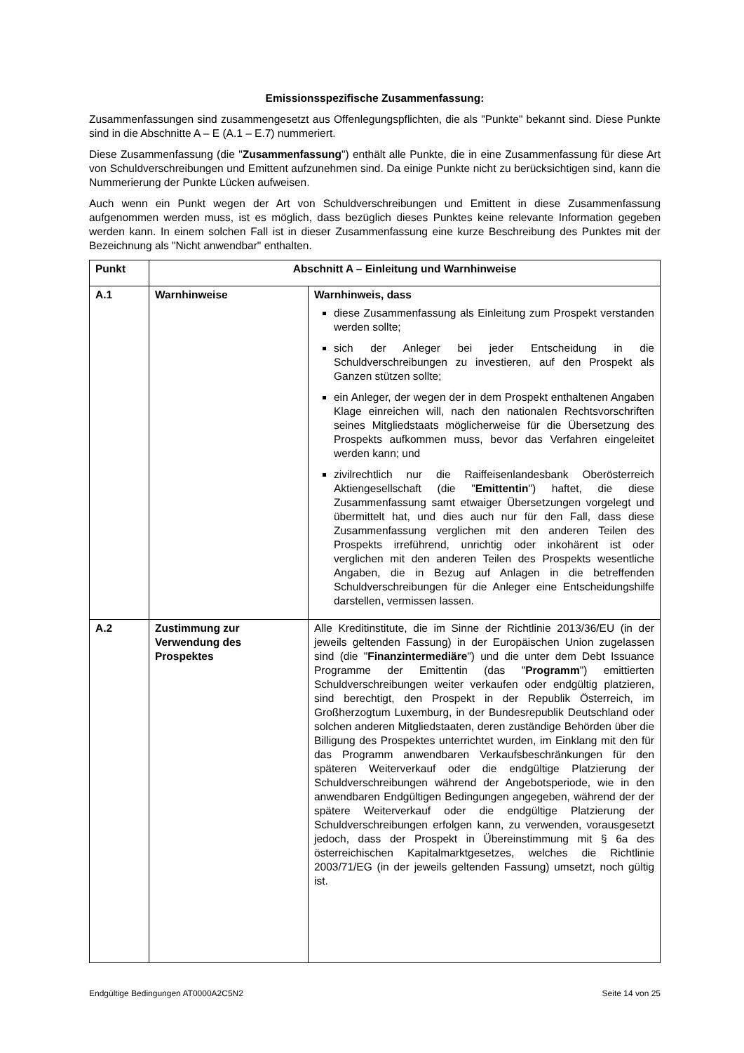Emissionsspezifische Zusammenfassung:
Zusammenfassungen sind zusammengesetzt aus Offenlegungspflichten, die als "Punkte" bekannt sind. Diese Punkte sind in die Abschnitte A – E (A.1 – E.7) nummeriert.
Diese Zusammenfassung (die "Zusammenfassung") enthält alle Punkte, die in eine Zusammenfassung für diese Art von Schuldverschreibungen und Emittent aufzunehmen sind. Da einige Punkte nicht zu berücksichtigen sind, kann die Nummerierung der Punkte Lücken aufweisen.
Auch wenn ein Punkt wegen der Art von Schuldverschreibungen und Emittent in diese Zusammenfassung aufgenommen werden muss, ist es möglich, dass bezüglich dieses Punktes keine relevante Information gegeben werden kann. In einem solchen Fall ist in dieser Zusammenfassung eine kurze Beschreibung des Punktes mit der Bezeichnung als "Nicht anwendbar" enthalten.
| Punkt | Abschnitt A – Einleitung und Warnhinweise | |
| --- | --- | --- |
| A.1 | Warnhinweise | Warnhinweis, dass diese Zusammenfassung als Einleitung zum Prospekt verstanden werden sollte; sich der Anleger bei jeder Entscheidung in die Schuldverschreibungen zu investieren, auf den Prospekt als Ganzen stützen sollte; ein Anleger, der wegen der in dem Prospekt enthaltenen Angaben Klage einreichen will, nach den nationalen Rechtsvorschriften seines Mitgliedstaats möglicherweise für die Übersetzung des Prospekts aufkommen muss, bevor das Verfahren eingeleitet werden kann; und zivilrechtlich nur die Raiffeisenlandesbank Oberösterreich Aktiengesellschaft (die " Emittentin ") haftet, die diese Zusammenfassung samt etwaiger Übersetzungen vorgelegt und übermittelt hat, und dies auch nur für den Fall, dass diese Zusammenfassung verglichen mit den anderen Teilen des Prospekts irreführend, unrichtig oder inkohärent ist oder verglichen mit den anderen Teilen des Prospekts wesentliche Angaben, die in Bezug auf Anlagen in die betreffenden Schuldverschreibungen für die Anleger eine Entscheidungshilfe darstellen, vermissen lassen. |
| A.2 | Zustimmung zur Verwendung des Prospektes | Alle Kreditinstitute, die im Sinne der Richtlinie 2013/36/EU (in der jeweils geltenden Fassung) in der Europäischen Union zugelassen sind (die " Finanzintermediäre ") und die unter dem Debt Issuance Programme der Emittentin (das " Programm ") emittierten Schuldverschreibungen weiter verkaufen oder endgültig platzieren, sind berechtigt, den Prospekt in der Republik Österreich, im Großherzogtum Luxemburg, in der Bundesrepublik Deutschland oder solchen anderen Mitgliedstaaten, deren zuständige Behörden über die Billigung des Prospektes unterrichtet wurden, im Einklang mit den für das Programm anwendbaren Verkaufsbeschränkungen für den späteren Weiterverkauf oder die endgültige Platzierung der Schuldverschreibungen während der Angebotsperiode, wie in den anwendbaren Endgültigen Bedingungen angegeben, während der der spätere Weiterverkauf oder die endgültige Platzierung der Schuldverschreibungen erfolgen kann, zu verwenden, vorausgesetzt jedoch, dass der Prospekt in Übereinstimmung mit § 6a des österreichischen Kapitalmarktgesetzes, welches die Richtlinie 2003/71/EG (in der jeweils geltenden Fassung) umsetzt, noch gültig ist. |
Endgültige Bedingungen AT0000A2C5N2 Seite 14 von 25